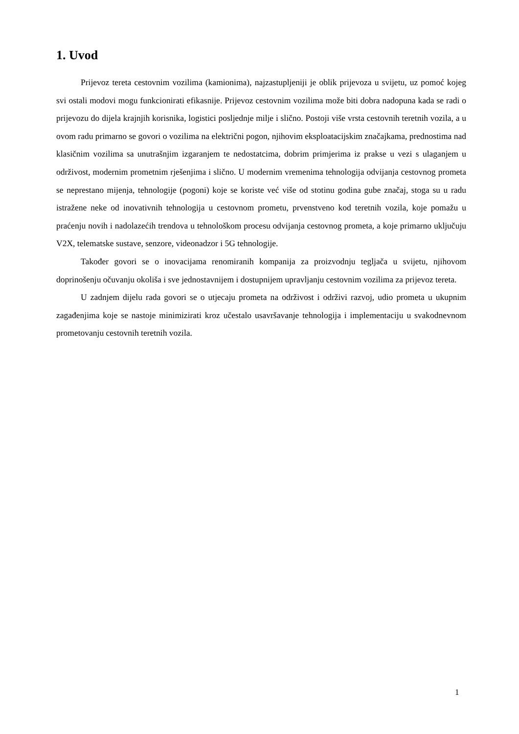1. Uvod
Prijevoz tereta cestovnim vozilima (kamionima), najzastupljeniji je oblik prijevoza u svijetu, uz pomoć kojeg svi ostali modovi mogu funkcionirati efikasnije. Prijevoz cestovnim vozilima može biti dobra nadopuna kada se radi o prijevozu do dijela krajnjih korisnika, logistici posljednje milje i slično. Postoji više vrsta cestovnih teretnih vozila, a u ovom radu primarno se govori o vozilima na električni pogon, njihovim eksploatacijskim značajkama, prednostima nad klasičnim vozilima sa unutrašnjim izgaranjem te nedostatcima, dobrim primjerima iz prakse u vezi s ulaganjem u održivost, modernim prometnim rješenjima i slično. U modernim vremenima tehnologija odvijanja cestovnog prometa se neprestano mijenja, tehnologije (pogoni) koje se koriste već više od stotinu godina gube značaj, stoga su u radu istražene neke od inovativnih tehnologija u cestovnom prometu, prvenstveno kod teretnih vozila, koje pomažu u praćenju novih i nadolazećih trendova u tehnološkom procesu odvijanja cestovnog prometa, a koje primarno uključuju V2X, telematske sustave, senzore, videonadzor i 5G tehnologije.
Također govori se o inovacijama renomiranih kompanija za proizvodnju tegljača u svijetu, njihovom doprinošenju očuvanju okoliša i sve jednostavnijem i dostupnijem upravljanju cestovnim vozilima za prijevoz tereta.
U zadnjem dijelu rada govori se o utjecaju prometa na održivost i održivi razvoj, udio prometa u ukupnim zagađenjima koje se nastoje minimizirati kroz učestalo usavršavanje tehnologija i implementaciju u svakodnevnom prometovanju cestovnih teretnih vozila.
1